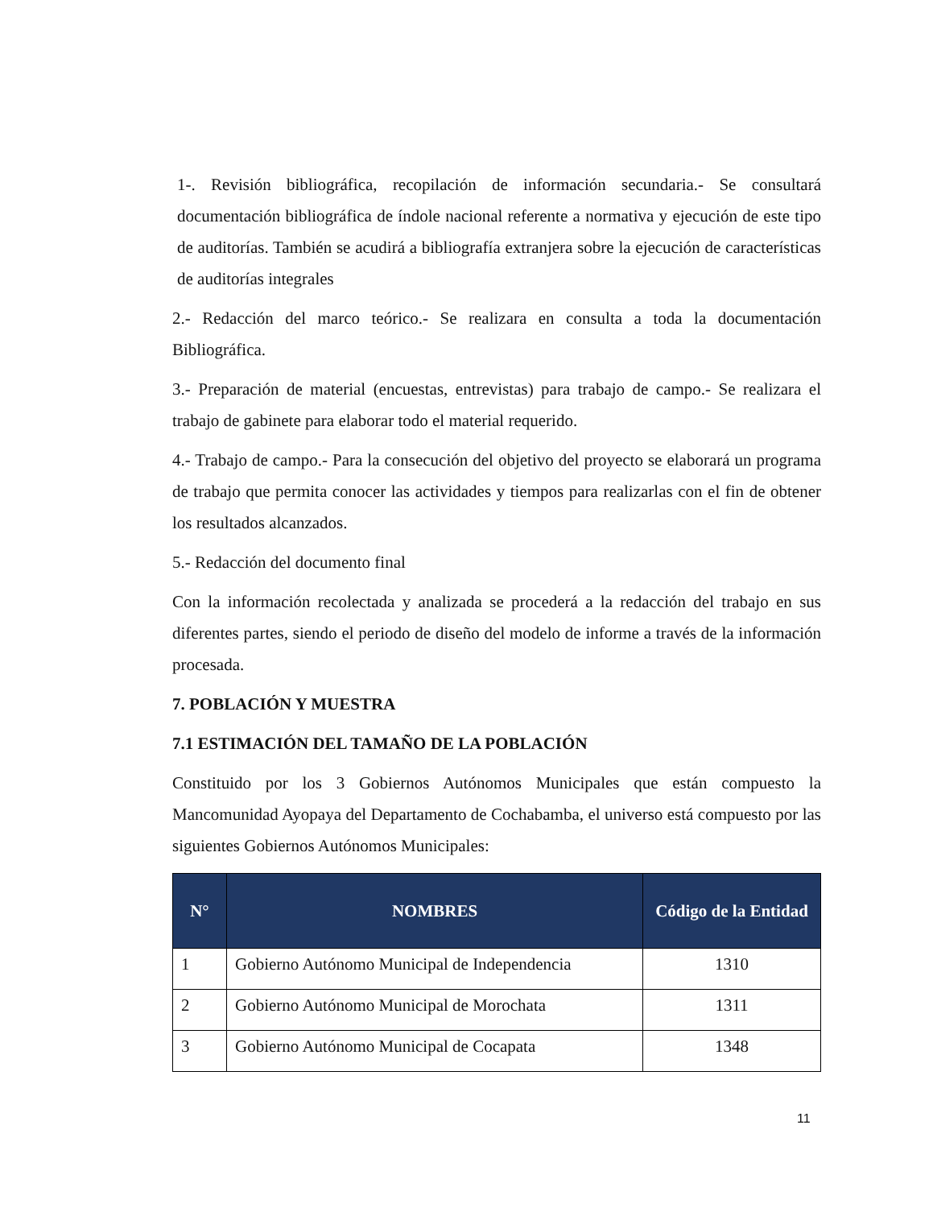1-. Revisión bibliográfica, recopilación de información secundaria.- Se consultará documentación bibliográfica de índole nacional referente a normativa y ejecución de este tipo de auditorías. También se acudirá a bibliografía extranjera sobre la ejecución de características de auditorías integrales
2.- Redacción del marco teórico.- Se realizara en consulta a toda la documentación Bibliográfica.
3.- Preparación de material (encuestas, entrevistas) para trabajo de campo.- Se realizara el trabajo de gabinete para elaborar todo el material requerido.
4.- Trabajo de campo.- Para la consecución del objetivo del proyecto se elaborará un programa de trabajo que permita conocer las actividades y tiempos para realizarlas con el fin de obtener los resultados alcanzados.
5.- Redacción del documento final
Con la información recolectada y analizada se procederá a la redacción del trabajo en sus diferentes partes, siendo el periodo de diseño del modelo de informe a través de la información procesada.
7. POBLACIÓN Y MUESTRA
7.1 ESTIMACIÓN DEL TAMAÑO DE LA POBLACIÓN
Constituido por los 3 Gobiernos Autónomos Municipales que están compuesto la Mancomunidad Ayopaya del Departamento de Cochabamba, el universo está compuesto por las siguientes Gobiernos Autónomos Municipales:
| N° | NOMBRES | Código de la Entidad |
| --- | --- | --- |
| 1 | Gobierno Autónomo Municipal de Independencia | 1310 |
| 2 | Gobierno Autónomo Municipal de Morochata | 1311 |
| 3 | Gobierno Autónomo Municipal de Cocapata | 1348 |
11